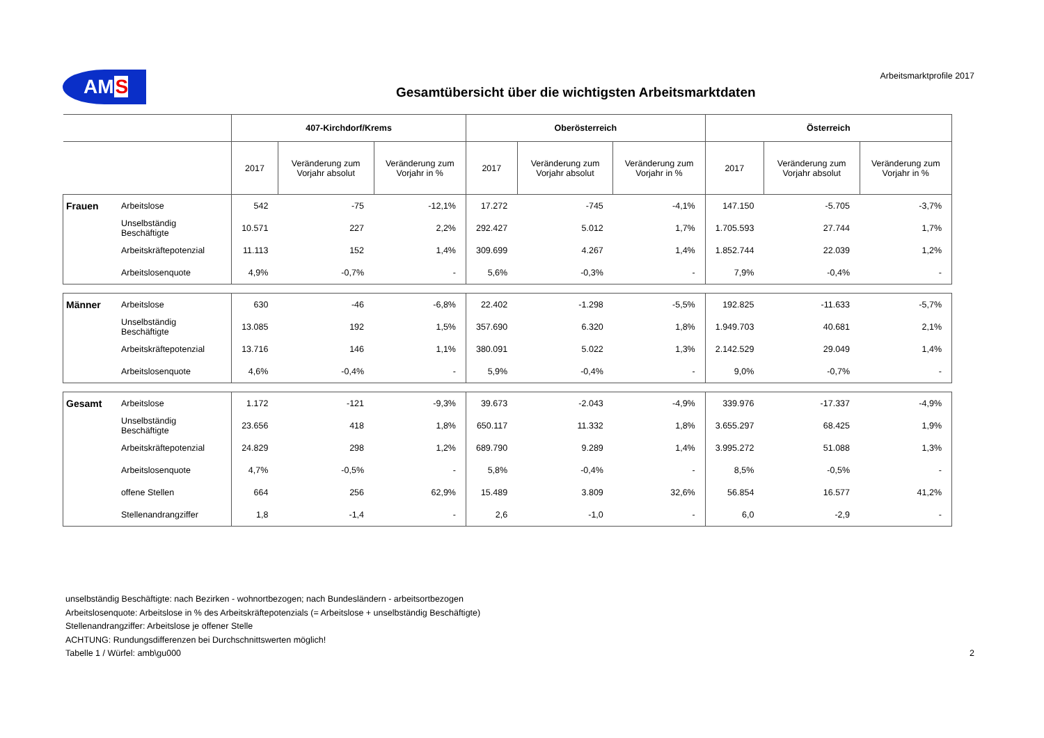AMS
Gesamtübersicht über die wichtigsten Arbeitsmarktdaten
Arbeitsmarktprofile 2017
| | | 407-Kirchdorf/Krems | | | Oberösterreich | | | Österreich | | |
| --- | --- | --- | --- | --- | --- | --- | --- | --- | --- | --- |
| | | 2017 | Veränderung zum Vorjahr absolut | Veränderung zum Vorjahr in % | 2017 | Veränderung zum Vorjahr absolut | Veränderung zum Vorjahr in % | 2017 | Veränderung zum Vorjahr absolut | Veränderung zum Vorjahr in % |
| Frauen | Arbeitslose | 542 | -75 | -12,1% | 17.272 | -745 | -4,1% | 147.150 | -5.705 | -3,7% |
| | Unselbständig Beschäftigte | 10.571 | 227 | 2,2% | 292.427 | 5.012 | 1,7% | 1.705.593 | 27.744 | 1,7% |
| | Arbeitskräftepotenzial | 11.113 | 152 | 1,4% | 309.699 | 4.267 | 1,4% | 1.852.744 | 22.039 | 1,2% |
| | Arbeitslosenquote | 4,9% | -0,7% | - | 5,6% | -0,3% | - | 7,9% | -0,4% | - |
| Männer | Arbeitslose | 630 | -46 | -6,8% | 22.402 | -1.298 | -5,5% | 192.825 | -11.633 | -5,7% |
| | Unselbständig Beschäftigte | 13.085 | 192 | 1,5% | 357.690 | 6.320 | 1,8% | 1.949.703 | 40.681 | 2,1% |
| | Arbeitskräftepotenzial | 13.716 | 146 | 1,1% | 380.091 | 5.022 | 1,3% | 2.142.529 | 29.049 | 1,4% |
| | Arbeitslosenquote | 4,6% | -0,4% | - | 5,9% | -0,4% | - | 9,0% | -0,7% | - |
| Gesamt | Arbeitslose | 1.172 | -121 | -9,3% | 39.673 | -2.043 | -4,9% | 339.976 | -17.337 | -4,9% |
| | Unselbständig Beschäftigte | 23.656 | 418 | 1,8% | 650.117 | 11.332 | 1,8% | 3.655.297 | 68.425 | 1,9% |
| | Arbeitskräftepotenzial | 24.829 | 298 | 1,2% | 689.790 | 9.289 | 1,4% | 3.995.272 | 51.088 | 1,3% |
| | Arbeitslosenquote | 4,7% | -0,5% | - | 5,8% | -0,4% | - | 8,5% | -0,5% | - |
| | offene Stellen | 664 | 256 | 62,9% | 15.489 | 3.809 | 32,6% | 56.854 | 16.577 | 41,2% |
| | Stellenandrangziffer | 1,8 | -1,4 | - | 2,6 | -1,0 | - | 6,0 | -2,9 | - |
unselbständig Beschäftigte: nach Bezirken - wohnortbezogen; nach Bundesländern - arbeitsortbezogen
Arbeitslosenquote: Arbeitslose in % des Arbeitskräftepotenzials (= Arbeitslose + unselbständig Beschäftigte)
Stellenandrangziffer: Arbeitslose je offener Stelle
ACHTUNG: Rundungsdifferenzen bei Durchschnittswerten möglich!
Tabelle 1 / Würfel: amb\gu000 2